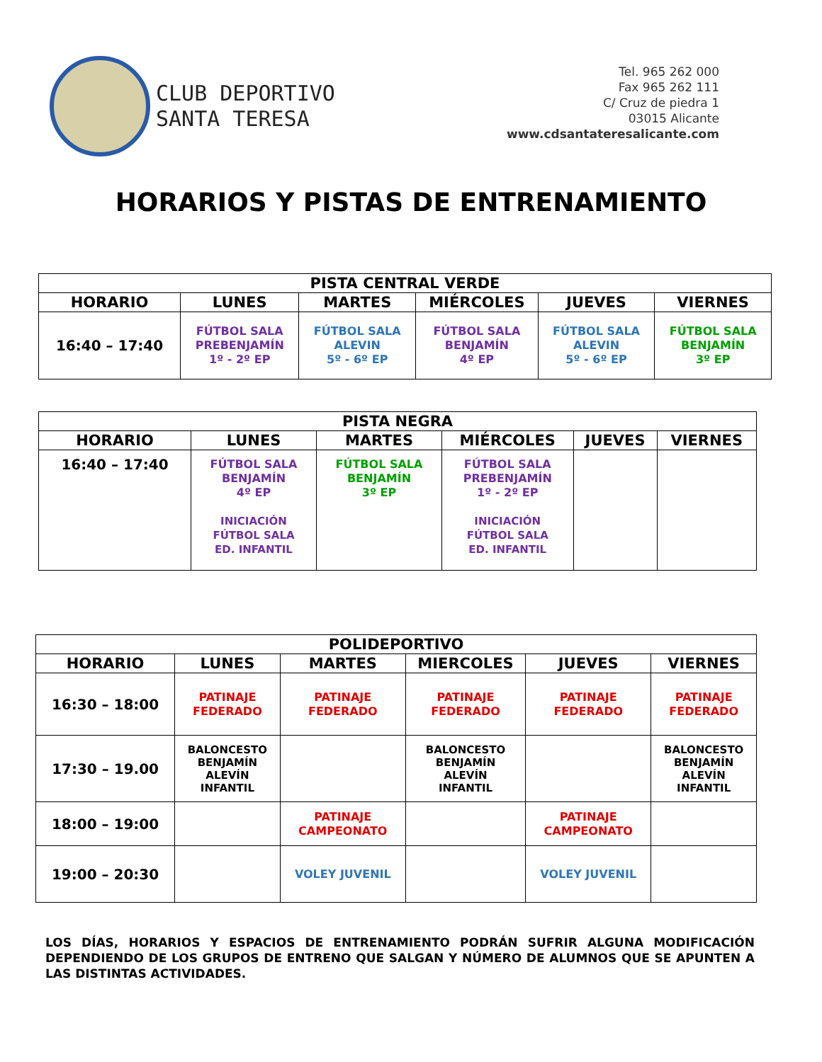CLUB DEPORTIVO
SANTA TERESA
Tel. 965 262 000
Fax 965 262 111
C/ Cruz de piedra 1
03015 Alicante
www.cdsantateresalicante.com
HORARIOS Y PISTAS DE ENTRENAMIENTO
| PISTA CENTRAL VERDE | | | | | |
| --- | --- | --- | --- | --- | --- |
| HORARIO | LUNES | MARTES | MIÉRCOLES | JUEVES | VIERNES |
| 16:40 – 17:40 | FÚTBOL SALA PREBENJAMÍN 1º - 2º EP | FÚTBOL SALA ALEVIN 5º - 6º EP | FÚTBOL SALA BENJAMÍN 4º EP | FÚTBOL SALA ALEVIN 5º - 6º EP | FÚTBOL SALA BENJAMÍN 3º EP |
| PISTA NEGRA | | | | | |
| --- | --- | --- | --- | --- | --- |
| HORARIO | LUNES | MARTES | MIÉRCOLES | JUEVES | VIERNES |
| 16:40 – 17:40 | FÚTBOL SALA BENJAMÍN 4º EP INICIACIÓN FÚTBOL SALA ED. INFANTIL | FÚTBOL SALA BENJAMÍN 3º EP | FÚTBOL SALA PREBENJAMÍN 1º - 2º EP INICIACIÓN FÚTBOL SALA ED. INFANTIL | | |
| POLIDEPORTIVO | | | | | |
| --- | --- | --- | --- | --- | --- |
| HORARIO | LUNES | MARTES | MIERCOLES | JUEVES | VIERNES |
| 16:30 – 18:00 | PATINAJE FEDERADO | PATINAJE FEDERADO | PATINAJE FEDERADO | PATINAJE FEDERADO | PATINAJE FEDERADO |
| 17:30 – 19.00 | BALONCESTO BENJAMÍN ALEVÍN INFANTIL | | BALONCESTO BENJAMÍN ALEVÍN INFANTIL | | BALONCESTO BENJAMÍN ALEVÍN INFANTIL |
| 18:00 – 19:00 | | PATINAJE CAMPEONATO | | PATINAJE CAMPEONATO | |
| 19:00 – 20:30 | | VOLEY JUVENIL | | VOLEY JUVENIL | |
LOS DÍAS, HORARIOS Y ESPACIOS DE ENTRENAMIENTO PODRÁN SUFRIR ALGUNA MODIFICACIÓN DEPENDIENDO DE LOS GRUPOS DE ENTRENO QUE SALGAN Y NÚMERO DE ALUMNOS QUE SE APUNTEN A LAS DISTINTAS ACTIVIDADES.